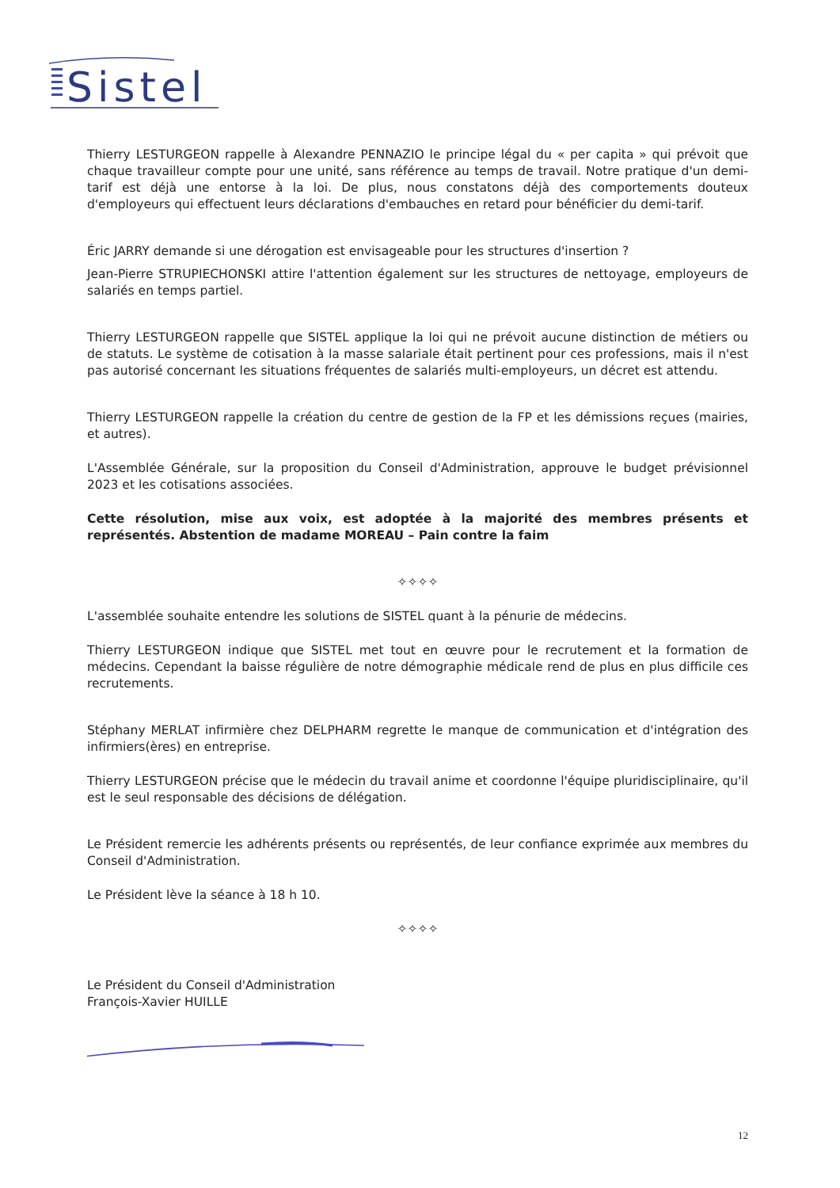Sistel
Thierry LESTURGEON rappelle à Alexandre PENNAZIO le principe légal du « per capita » qui prévoit que chaque travailleur compte pour une unité, sans référence au temps de travail. Notre pratique d'un demi-tarif est déjà une entorse à la loi. De plus, nous constatons déjà des comportements douteux d'employeurs qui effectuent leurs déclarations d'embauches en retard pour bénéficier du demi-tarif.
Éric JARRY demande si une dérogation est envisageable pour les structures d'insertion ?
Jean-Pierre STRUPIECHONSKI attire l'attention également sur les structures de nettoyage, employeurs de salariés en temps partiel.
Thierry LESTURGEON rappelle que SISTEL applique la loi qui ne prévoit aucune distinction de métiers ou de statuts. Le système de cotisation à la masse salariale était pertinent pour ces professions, mais il n'est pas autorisé concernant les situations fréquentes de salariés multi-employeurs, un décret est attendu.
Thierry LESTURGEON rappelle la création du centre de gestion de la FP et les démissions reçues (mairies, et autres).
L'Assemblée Générale, sur la proposition du Conseil d'Administration, approuve le budget prévisionnel 2023 et les cotisations associées.
Cette résolution, mise aux voix, est adoptée à la majorité des membres présents et représentés. Abstention de madame MOREAU – Pain contre la faim
✧✧✧✧
L'assemblée souhaite entendre les solutions de SISTEL quant à la pénurie de médecins.
Thierry LESTURGEON indique que SISTEL met tout en œuvre pour le recrutement et la formation de médecins. Cependant la baisse régulière de notre démographie médicale rend de plus en plus difficile ces recrutements.
Stéphany MERLAT infirmière chez DELPHARM regrette le manque de communication et d'intégration des infirmiers(ères) en entreprise.
Thierry LESTURGEON précise que le médecin du travail anime et coordonne l'équipe pluridisciplinaire, qu'il est le seul responsable des décisions de délégation.
Le Président remercie les adhérents présents ou représentés, de leur confiance exprimée aux membres du Conseil d'Administration.
Le Président lève la séance à 18 h 10.
✧✧✧✧
Le Président du Conseil d'Administration
François-Xavier HUILLE
12